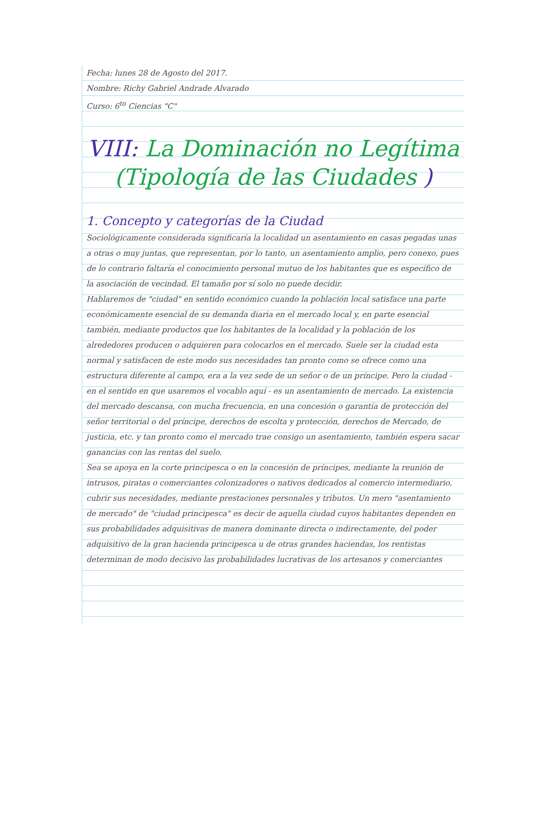Fecha: lunes 28 de Agosto del 2017.
Nombre: Richy Gabriel Andrade Alvarado
Curso: 6<sup>to</sup> Ciencias "C"
VIII: La Dominación no Legítima (Tipología de las Ciudades )
1. Concepto y categorías de la Ciudad
Sociológicamente considerada significaría la localidad un asentamiento en casas pegadas unas a otras o muy juntas, que representan, por lo tanto, un asentamiento amplio, pero conexo, pues de lo contrario faltaría el conocimiento personal mutuo de los habitantes que es específico de la asociación de vecindad. El tamaño por sí solo no puede decidir.
Hablaremos de "ciudad" en sentido económico cuando la población local satisface una parte económicamente esencial de su demanda diaria en el mercado local y, en parte esencial también, mediante productos que los habitantes de la localidad y la población de los alrededores producen o adquieren para colocarlos en el mercado. Suele ser la ciudad esta normal y satisfacen de este modo sus necesidades tan pronto como se ofrece como una estructura diferente al campo, era a la vez sede de un señor o de un príncipe. Pero la ciudad - en el sentido en que usaremos el vocablo aquí - es un asentamiento de mercado. La existencia del mercado descansa, con mucha frecuencia, en una concesión o garantía de protección del señor territorial o del príncipe, derechos de escolta y protección, derechos de Mercado, de justicia, etc. y tan pronto como el mercado trae consigo un asentamiento, también espera sacar ganancias con las rentas del suelo.
Sea se apoya en la corte principesca o en la concesión de príncipes, mediante la reunión de intrusos, piratas o comerciantes colonizadores o nativos dedicados al comercio intermediario, cubrir sus necesidades, mediante prestaciones personales y tributos. Un mero "asentamiento de mercado" de "ciudad principesca" es decir de aquella ciudad cuyos habitantes dependen en sus probabilidades adquisitivas de manera dominante directa o indirectamente, del poder adquisitivo de la gran hacienda principesca u de otras grandes haciendas, los rentistas determinan de modo decisivo las probabilidades lucrativas de los artesanos y comerciantes